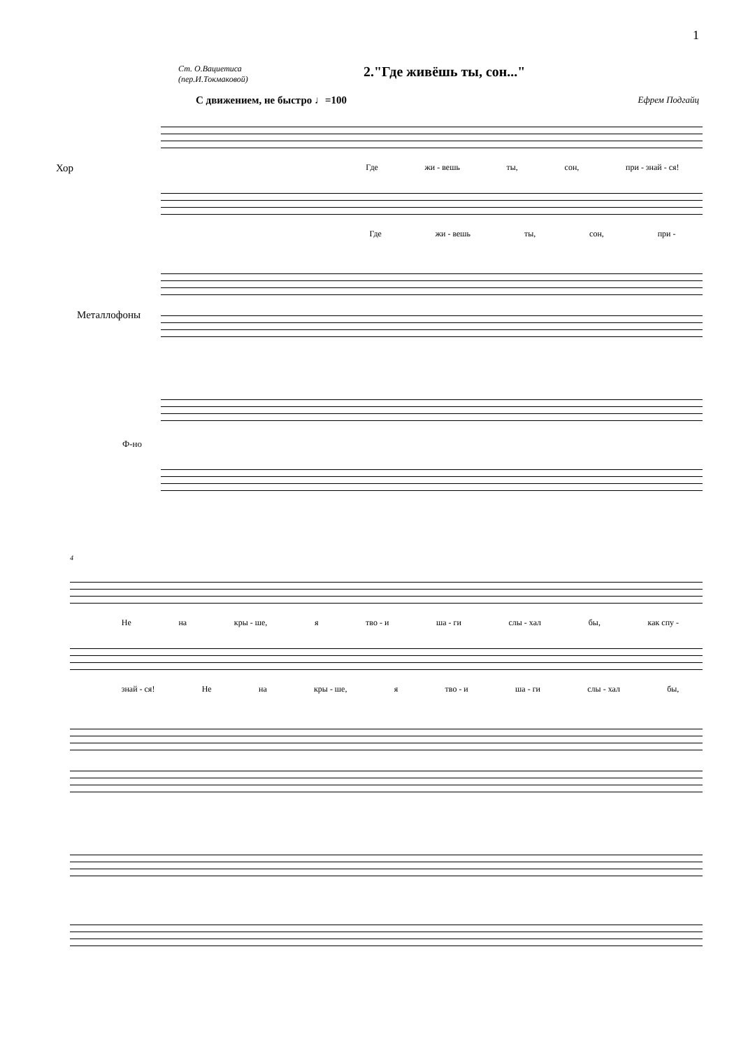1
Ст. О.Вациетиса
(пер.И.Токмаковой)
2."Где живёшь ты, сон..."
С движением, не быстро ♩=100 Ефрем Подгайц
Хор
Где жи - вешь ты, сон, при - знай - ся!
Где жи - вешь ты, сон, при -
Металлофоны
Ф-но
4
Не на кры - ше, я тво - и ша - ги слы - хал бы, как спу -
знай - ся! Не на кры - ше, я тво - и ша - ги слы - хал бы,